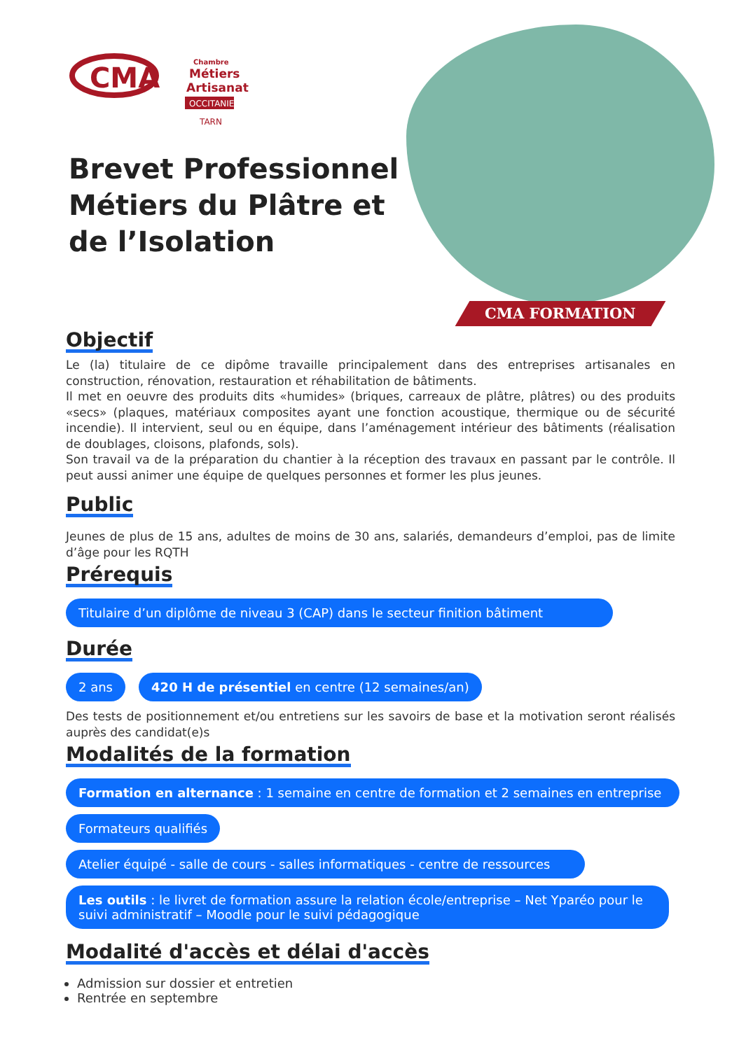CMA
Chambre
Métiers
Artisanat
OCCITANIE
TARN
CMA FORMATION
Brevet Professionnel Métiers du Plâtre et de l’Isolation
Objectif
Le (la) titulaire de ce dipôme travaille principalement dans des entreprises artisanales en construction, rénovation, restauration et réhabilitation de bâtiments.
Il met en oeuvre des produits dits «humides» (briques, carreaux de plâtre, plâtres) ou des produits «secs» (plaques, matériaux composites ayant une fonction acoustique, thermique ou de sécurité incendie). Il intervient, seul ou en équipe, dans l’aménagement intérieur des bâtiments (réalisation de doublages, cloisons, plafonds, sols).
Son travail va de la préparation du chantier à la réception des travaux en passant par le contrôle. Il peut aussi animer une équipe de quelques personnes et former les plus jeunes.
Public
Jeunes de plus de 15 ans, adultes de moins de 30 ans, salariés, demandeurs d’emploi, pas de limite d’âge pour les RQTH
Prérequis
Titulaire d’un diplôme de niveau 3 (CAP) dans le secteur finition bâtiment
Durée
2 ans
420 H de présentiel en centre (12 semaines/an)
Des tests de positionnement et/ou entretiens sur les savoirs de base et la motivation seront réalisés auprès des candidat(e)s
Modalités de la formation
Formation en alternance : 1 semaine en centre de formation et 2 semaines en entreprise
Formateurs qualifiés
Atelier équipé - salle de cours - salles informatiques - centre de ressources
Les outils : le livret de formation assure la relation école/entreprise – Net Yparéo pour le suivi administratif – Moodle pour le suivi pédagogique
Modalité d'accès et délai d'accès
Admission sur dossier et entretien
Rentrée en septembre